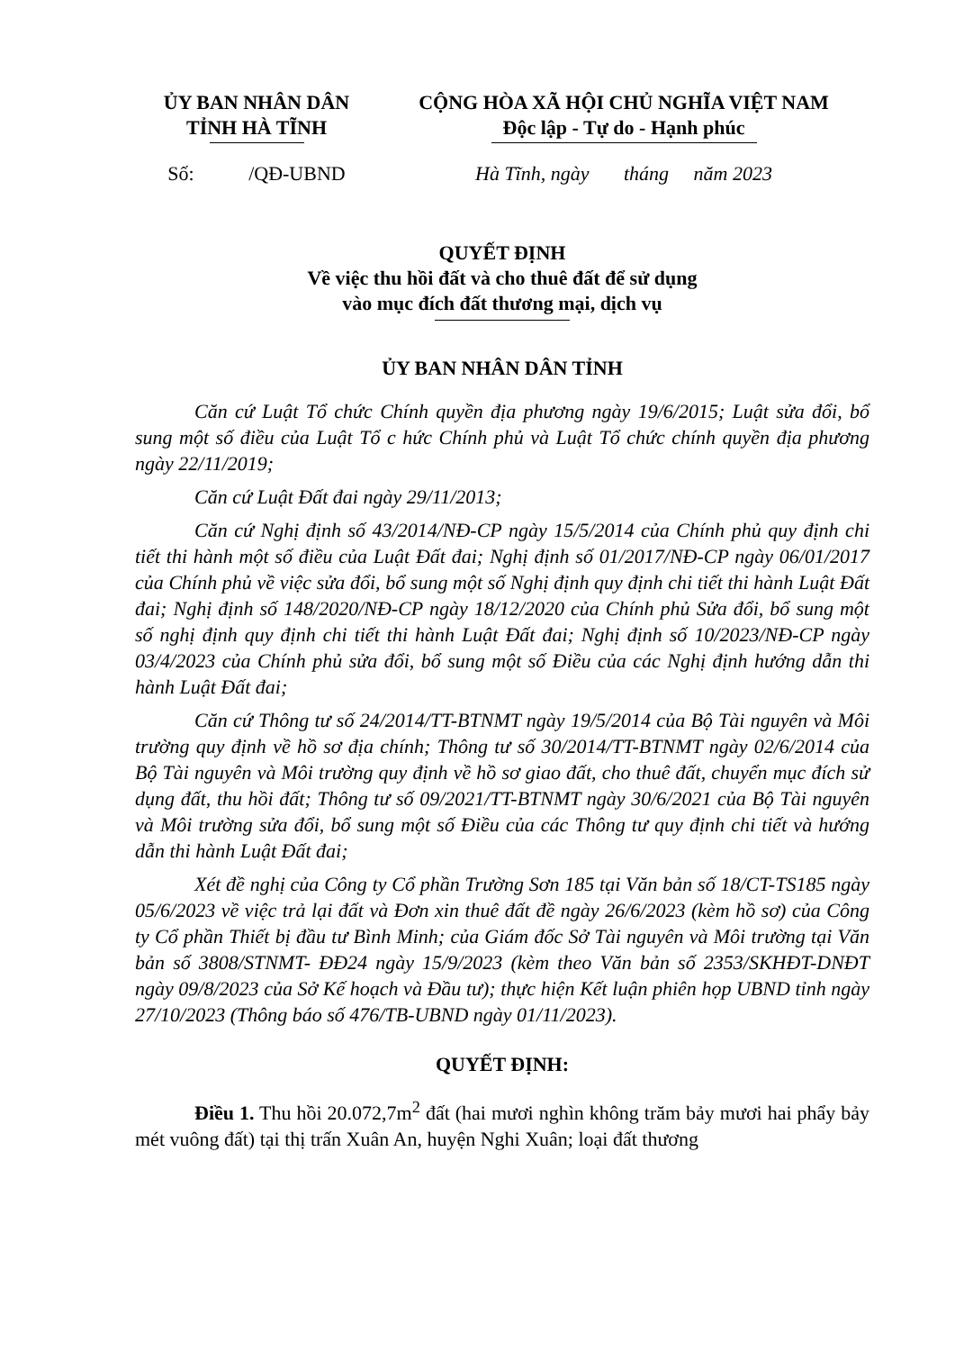ỦY BAN NHÂN DÂN
TỈNH HÀ TĨNH
CỘNG HÒA XÃ HỘI CHỦ NGHĨA VIỆT NAM
Độc lập - Tự do - Hạnh phúc
Số: /QĐ-UBND
Hà Tĩnh, ngày tháng năm 2023
QUYẾT ĐỊNH
Về việc thu hồi đất và cho thuê đất để sử dụng
vào mục đích đất thương mại, dịch vụ
ỦY BAN NHÂN DÂN TỈNH
Căn cứ Luật Tổ chức Chính quyền địa phương ngày 19/6/2015; Luật sửa đổi, bổ sung một số điều của Luật Tổ c hức Chính phủ và Luật Tổ chức chính quyền địa phương ngày 22/11/2019;
Căn cứ Luật Đất đai ngày 29/11/2013;
Căn cứ Nghị định số 43/2014/NĐ-CP ngày 15/5/2014 của Chính phủ quy định chi tiết thi hành một số điều của Luật Đất đai; Nghị định số 01/2017/NĐ-CP ngày 06/01/2017 của Chính phủ về việc sửa đổi, bổ sung một số Nghị định quy định chi tiết thi hành Luật Đất đai; Nghị định số 148/2020/NĐ-CP ngày 18/12/2020 của Chính phủ Sửa đổi, bổ sung một số nghị định quy định chi tiết thi hành Luật Đất đai; Nghị định số 10/2023/NĐ-CP ngày 03/4/2023 của Chính phủ sửa đổi, bổ sung một số Điều của các Nghị định hướng dẫn thi hành Luật Đất đai;
Căn cứ Thông tư số 24/2014/TT-BTNMT ngày 19/5/2014 của Bộ Tài nguyên và Môi trường quy định về hồ sơ địa chính; Thông tư số 30/2014/TT-BTNMT ngày 02/6/2014 của Bộ Tài nguyên và Môi trường quy định về hồ sơ giao đất, cho thuê đất, chuyển mục đích sử dụng đất, thu hồi đất; Thông tư số 09/2021/TT-BTNMT ngày 30/6/2021 của Bộ Tài nguyên và Môi trường sửa đổi, bổ sung một số Điều của các Thông tư quy định chi tiết và hướng dẫn thi hành Luật Đất đai;
Xét đề nghị của Công ty Cổ phần Trường Sơn 185 tại Văn bản số 18/CT-TS185 ngày 05/6/2023 về việc trả lại đất và Đơn xin thuê đất đề ngày 26/6/2023 (kèm hồ sơ) của Công ty Cổ phần Thiết bị đầu tư Bình Minh; của Giám đốc Sở Tài nguyên và Môi trường tại Văn bản số 3808/STNMT- ĐĐ24 ngày 15/9/2023 (kèm theo Văn bản số 2353/SKHĐT-DNĐT ngày 09/8/2023 của Sở Kế hoạch và Đầu tư); thực hiện Kết luận phiên họp UBND tỉnh ngày 27/10/2023 (Thông báo số 476/TB-UBND ngày 01/11/2023).
QUYẾT ĐỊNH:
Điều 1. Thu hồi 20.072,7m<sup>2</sup> đất (hai mươi nghìn không trăm bảy mươi hai phẩy bảy mét vuông đất) tại thị trấn Xuân An, huyện Nghi Xuân; loại đất thương